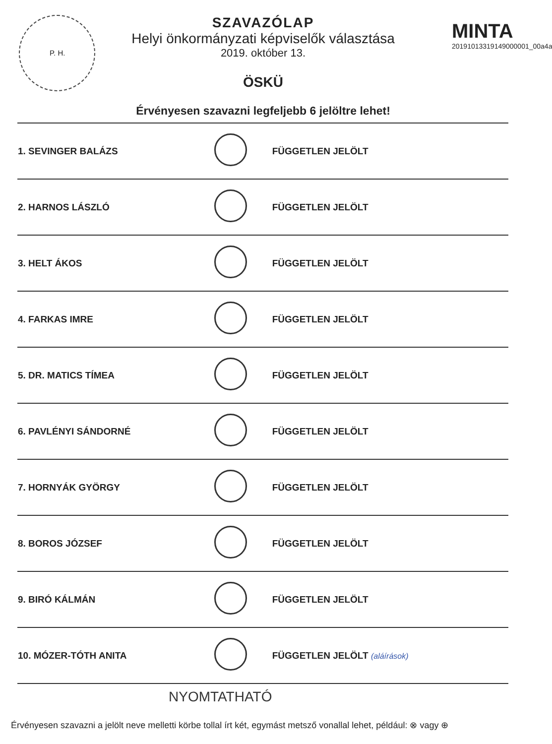P. H.
MINTA
20191013319149000001_00a4a
SZAVAZÓLAP
Helyi önkormányzati képviselők választása
2019. október 13.
ÖSKÜ
Érvényesen szavazni legfeljebb 6 jelöltre lehet!
| 1. SEVINGER BALÁZS | | FÜGGETLEN JELÖLT |
| 2. HARNOS LÁSZLÓ | | FÜGGETLEN JELÖLT |
| 3. HELT ÁKOS | | FÜGGETLEN JELÖLT |
| 4. FARKAS IMRE | | FÜGGETLEN JELÖLT |
| 5. DR. MATICS TÍMEA | | FÜGGETLEN JELÖLT |
| 6. PAVLÉNYI SÁNDORNÉ | | FÜGGETLEN JELÖLT |
| 7. HORNYÁK GYÖRGY | | FÜGGETLEN JELÖLT |
| 8. BOROS JÓZSEF | | FÜGGETLEN JELÖLT |
| 9. BIRÓ KÁLMÁN | | FÜGGETLEN JELÖLT |
| 10. MÓZER-TÓTH ANITA | | FÜGGETLEN JELÖLT (aláírások) |
NYOMTATHATÓ
Érvényesen szavazni a jelölt neve melletti körbe tollal írt két, egymást metsző vonallal lehet, például: ⊗ vagy ⊕